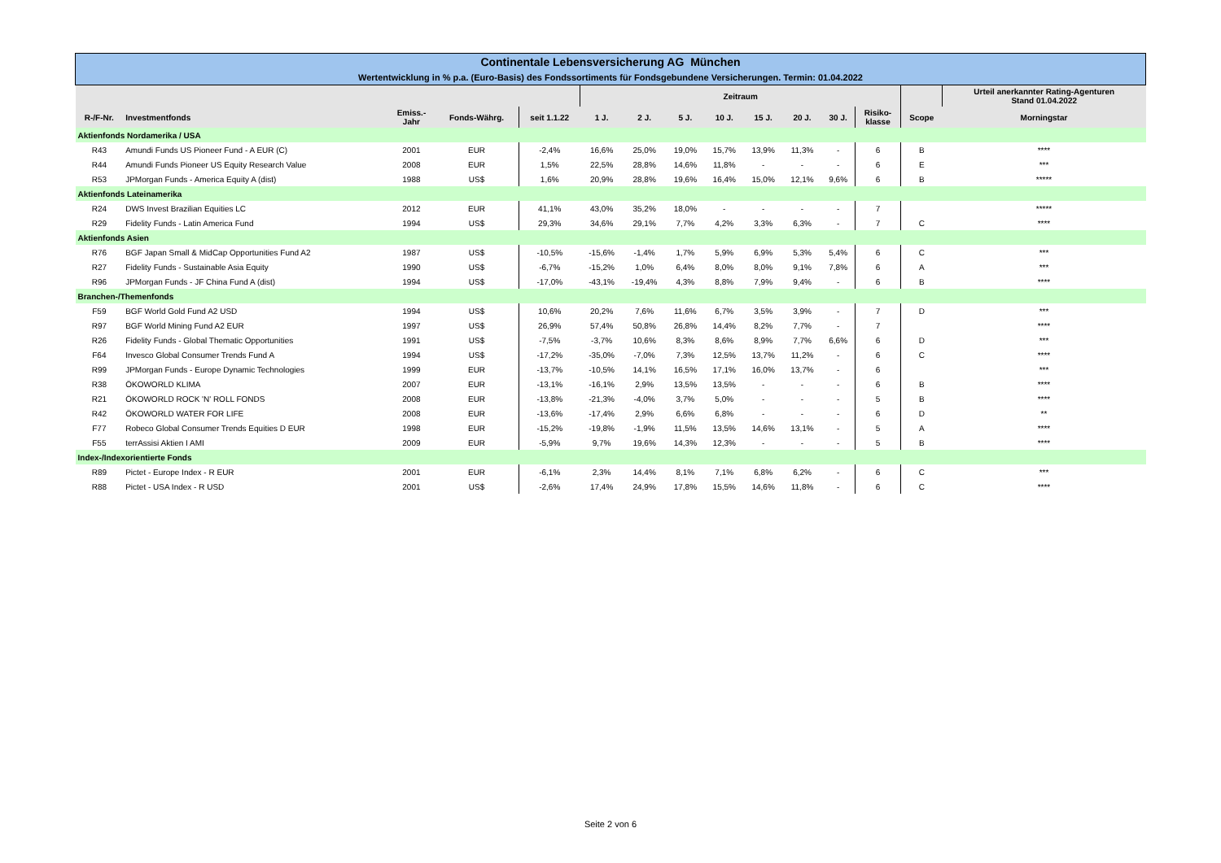| Continentale Lebensversicherung AG München | | | | | | | | | | | | | | |
| Wertentwicklung in % p.a. (Euro-Basis) des Fondssortiments für Fondsgebundene Versicherungen. Termin: 01.04.2022 | | | | | | | | | | | | | | |
| | | | | | Zeitraum | | | | | | | | | Urteil anerkannter Rating-Agenturen Stand 01.04.2022 |
| R-/F-Nr. | Investmentfonds | Emiss.- Jahr | Fonds-Währg. | seit 1.1.22 | 1 J. | 2 J. | 5 J. | 10 J. | 15 J. | 20 J. | 30 J. | Risiko- klasse | Scope | Morningstar |
| Aktienfonds Nordamerika / USA | | | | | | | | | | | | | | |
| R43 | Amundi Funds US Pioneer Fund - A EUR (C) | 2001 | EUR | -2,4% | 16,6% | 25,0% | 19,0% | 15,7% | 13,9% | 11,3% | - | 6 | B | **** |
| R44 | Amundi Funds Pioneer US Equity Research Value | 2008 | EUR | 1,5% | 22,5% | 28,8% | 14,6% | 11,8% | - | - | - | 6 | E | *** |
| R53 | JPMorgan Funds - America Equity A (dist) | 1988 | US$ | 1,6% | 20,9% | 28,8% | 19,6% | 16,4% | 15,0% | 12,1% | 9,6% | 6 | B | ***** |
| Aktienfonds Lateinamerika | | | | | | | | | | | | | | |
| R24 | DWS Invest Brazilian Equities LC | 2012 | EUR | 41,1% | 43,0% | 35,2% | 18,0% | - | - | - | - | 7 | | ***** |
| R29 | Fidelity Funds - Latin America Fund | 1994 | US$ | 29,3% | 34,6% | 29,1% | 7,7% | 4,2% | 3,3% | 6,3% | - | 7 | C | **** |
| Aktienfonds Asien | | | | | | | | | | | | | | |
| R76 | BGF Japan Small & MidCap Opportunities Fund A2 | 1987 | US$ | -10,5% | -15,6% | -1,4% | 1,7% | 5,9% | 6,9% | 5,3% | 5,4% | 6 | C | *** |
| R27 | Fidelity Funds - Sustainable Asia Equity | 1990 | US$ | -6,7% | -15,2% | 1,0% | 6,4% | 8,0% | 8,0% | 9,1% | 7,8% | 6 | A | *** |
| R96 | JPMorgan Funds - JF China Fund A (dist) | 1994 | US$ | -17,0% | -43,1% | -19,4% | 4,3% | 8,8% | 7,9% | 9,4% | - | 6 | B | **** |
| Branchen-/Themenfonds | | | | | | | | | | | | | | |
| F59 | BGF World Gold Fund A2 USD | 1994 | US$ | 10,6% | 20,2% | 7,6% | 11,6% | 6,7% | 3,5% | 3,9% | - | 7 | D | *** |
| R97 | BGF World Mining Fund A2 EUR | 1997 | US$ | 26,9% | 57,4% | 50,8% | 26,8% | 14,4% | 8,2% | 7,7% | - | 7 | | **** |
| R26 | Fidelity Funds - Global Thematic Opportunities | 1991 | US$ | -7,5% | -3,7% | 10,6% | 8,3% | 8,6% | 8,9% | 7,7% | 6,6% | 6 | D | *** |
| F64 | Invesco Global Consumer Trends Fund A | 1994 | US$ | -17,2% | -35,0% | -7,0% | 7,3% | 12,5% | 13,7% | 11,2% | - | 6 | C | **** |
| R99 | JPMorgan Funds - Europe Dynamic Technologies | 1999 | EUR | -13,7% | -10,5% | 14,1% | 16,5% | 17,1% | 16,0% | 13,7% | - | 6 | | *** |
| R38 | ÖKOWORLD KLIMA | 2007 | EUR | -13,1% | -16,1% | 2,9% | 13,5% | 13,5% | - | - | - | 6 | B | **** |
| R21 | ÖKOWORLD ROCK 'N' ROLL FONDS | 2008 | EUR | -13,8% | -21,3% | -4,0% | 3,7% | 5,0% | - | - | - | 5 | B | **** |
| R42 | ÖKOWORLD WATER FOR LIFE | 2008 | EUR | -13,6% | -17,4% | 2,9% | 6,6% | 6,8% | - | - | - | 6 | D | ** |
| F77 | Robeco Global Consumer Trends Equities D EUR | 1998 | EUR | -15,2% | -19,8% | -1,9% | 11,5% | 13,5% | 14,6% | 13,1% | - | 5 | A | **** |
| F55 | terrAssisi Aktien I AMI | 2009 | EUR | -5,9% | 9,7% | 19,6% | 14,3% | 12,3% | - | - | - | 5 | B | **** |
| Index-/Indexorientierte Fonds | | | | | | | | | | | | | | |
| R89 | Pictet - Europe Index - R EUR | 2001 | EUR | -6,1% | 2,3% | 14,4% | 8,1% | 7,1% | 6,8% | 6,2% | - | 6 | C | *** |
| R88 | Pictet - USA Index - R USD | 2001 | US$ | -2,6% | 17,4% | 24,9% | 17,8% | 15,5% | 14,6% | 11,8% | - | 6 | C | **** |
Seite 2 von 6